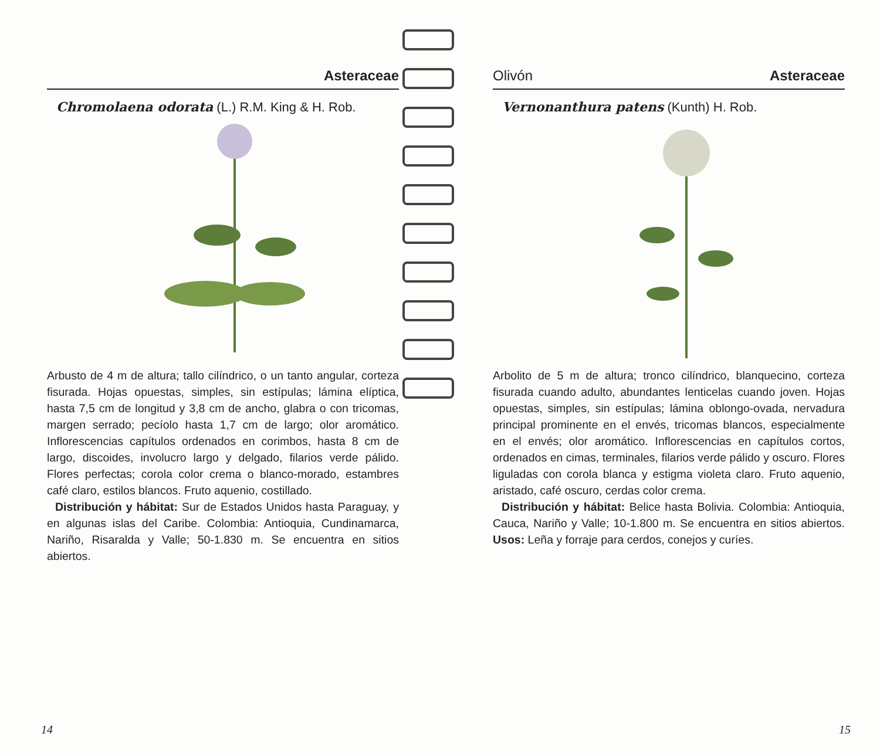Asteraceae
Chromolaena odorata (L.) R.M. King & H. Rob.
Arbusto de 4 m de altura; tallo cilíndrico, o un tanto angular, corteza fisurada. Hojas opuestas, simples, sin estípulas; lámina elíptica, hasta 7,5 cm de longitud y 3,8 cm de ancho, glabra o con tricomas, margen serrado; pecíolo hasta 1,7 cm de largo; olor aromático. Inflorescencias capítulos ordenados en corimbos, hasta 8 cm de largo, discoides, involucro largo y delgado, filarios verde pálido. Flores perfectas; corola color crema o blanco-morado, estambres café claro, estilos blancos. Fruto aquenio, costillado.
Distribución y hábitat: Sur de Estados Unidos hasta Paraguay, y en algunas islas del Caribe. Colombia: Antioquia, Cundinamarca, Nariño, Risaralda y Valle; 50-1.830 m. Se encuentra en sitios abiertos.
14
Olivón Asteraceae
Vernonanthura patens (Kunth) H. Rob.
Arbolito de 5 m de altura; tronco cilíndrico, blanquecino, corteza fisurada cuando adulto, abundantes lenticelas cuando joven. Hojas opuestas, simples, sin estípulas; lámina oblongo-ovada, nervadura principal prominente en el envés, tricomas blancos, especialmente en el envés; olor aromático. Inflorescencias en capítulos cortos, ordenados en cimas, terminales, filarios verde pálido y oscuro. Flores liguladas con corola blanca y estigma violeta claro. Fruto aquenio, aristado, café oscuro, cerdas color crema.
Distribución y hábitat: Belice hasta Bolivia. Colombia: Antioquia, Cauca, Nariño y Valle; 10-1.800 m. Se encuentra en sitios abiertos. Usos: Leña y forraje para cerdos, conejos y curíes.
15